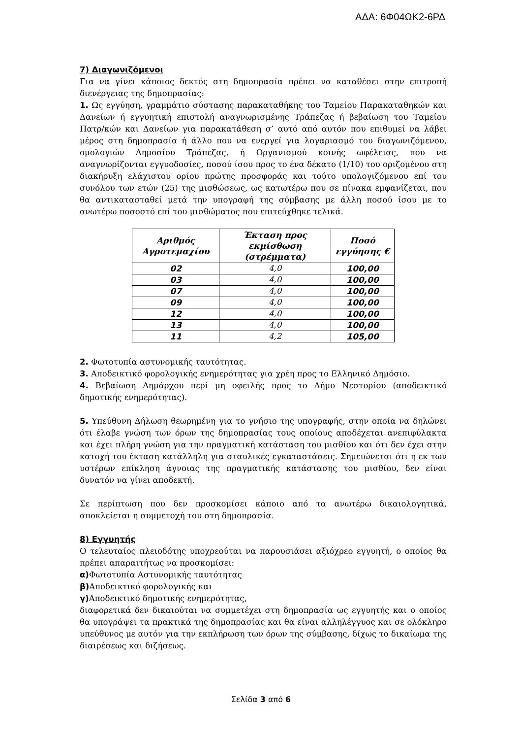ΑΔΑ: 6Φ04ΩΚ2-6ΡΔ
7) Διαγωνιζόμενοι
Για να γίνει κάποιος δεκτός στη δημοπρασία πρέπει να καταθέσει στην επιτροπή διενέργειας της δημοπρασίας:
1. Ως εγγύηση, γραμμάτιο σύστασης παρακαταθήκης του Ταμείου Παρακαταθηκών και Δανείων ή εγγυητική επιστολή αναγνωρισμένης Τράπεζας ή βεβαίωση του Ταμείου Πατρ/κών και Δανείων για παρακατάθεση σ’ αυτό από αυτόν που επιθυμεί να λάβει μέρος στη δημοπρασία ή άλλο που να ενεργεί για λογαριασμό του διαγωνιζόμενου, ομολογιών Δημοσίου Τράπεζας, ή Οργανισμού κοινής ωφέλειας, που να αναγνωρίζονται εγγυοδοσίες, ποσού ίσου προς το ένα δέκατο (1/10) του οριζομένου στη διακήρυξη ελάχιστου ορίου πρώτης προσφοράς και τούτο υπολογιζόμενου επί του συνόλου των ετών (25) της μισθώσεως, ως κατωτέρω που σε πίνακα εμφανίζεται, που θα αντικατασταθεί μετά την υπογραφή της σύμβασης με άλλη ποσού ίσου με το ανωτέρω ποσοστό επί του μισθώματος που επιτεύχθηκε τελικά.
| Αριθμός Αγροτεμαχίου | Έκταση προς εκμίσθωση (στρέμματα) | Ποσό εγγύησης € |
| --- | --- | --- |
| 02 | 4,0 | 100,00 |
| 03 | 4,0 | 100,00 |
| 07 | 4,0 | 100,00 |
| 09 | 4,0 | 100,00 |
| 12 | 4,0 | 100,00 |
| 13 | 4,0 | 100,00 |
| 11 | 4,2 | 105,00 |
2. Φωτοτυπία αστυνομικής ταυτότητας.
3. Αποδεικτικό φορολογικής ενημερότητας για χρέη προς το Ελληνικό Δημόσιο.
4. Βεβαίωση Δημάρχου περί μη οφειλής προς το Δήμο Νεστορίου (αποδεικτικό δημοτικής ενημερότητας).
5. Υπεύθυνη Δήλωση θεωρημένη για το γνήσιο της υπογραφής, στην οποία να δηλώνει ότι έλαβε γνώση των όρων της δημοπρασίας τους οποίους αποδέχεται ανεπιφύλακτα και έχει πλήρη γνώση για την πραγματική κατάσταση του μισθίου και ότι δεν έχει στην κατοχή του έκταση κατάλληλη για σταυλικές εγκαταστάσεις. Σημειώνεται ότι η εκ των υστέρων επίκληση άγνοιας της πραγματικής κατάστασης του μισθίου, δεν είναι δυνατόν να γίνει αποδεκτή.
Σε περίπτωση που δεν προσκομίσει κάποιο από τα ανωτέρω δικαιολογητικά, αποκλείεται η συμμετοχή του στη δημοπρασία.
8) Εγγυητής
Ο τελευταίος πλειοδότης υποχρεούται να παρουσιάσει αξιόχρεο εγγυητή, ο οποίος θα πρέπει απαραιτήτως να προσκομίσει:
α) Φωτοτυπία Αστυνομικής ταυτότητας
β) Αποδεικτικό φορολογικής και
γ) Αποδεικτικό δημοτικής ενημερότητας,
διαφορετικά δεν δικαιούται να συμμετέχει στη δημοπρασία ως εγγυητής και ο οποίος θα υπογράψει τα πρακτικά της δημοπρασίας και θα είναι αλληλέγγυος και σε ολόκληρο υπεύθυνος με αυτόν για την εκπλήρωση των όρων της σύμβασης, δίχως το δικαίωμα της διαιρέσεως και διζήσεως.
Σελίδα 3 από 6